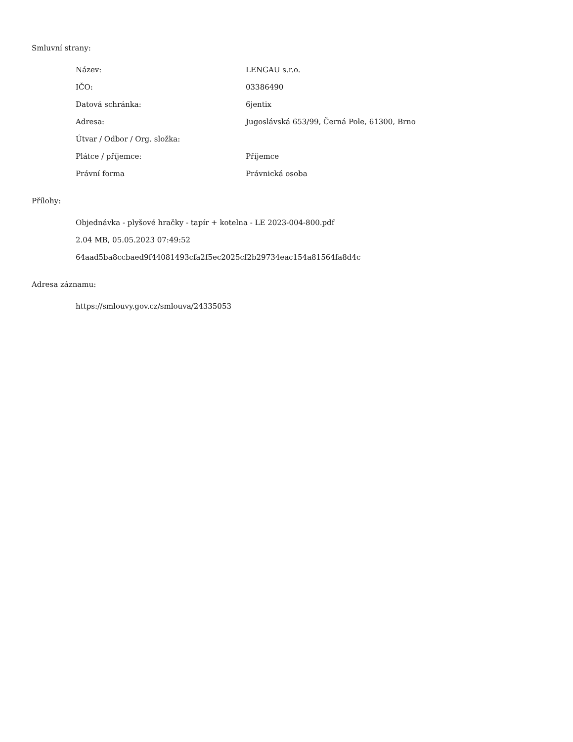Smluvní strany:
| Název: | LENGAU s.r.o. |
| IČO: | 03386490 |
| Datová schránka: | 6jentix |
| Adresa: | Jugoslávská 653/99, Černá Pole, 61300, Brno |
| Útvar / Odbor / Org. složka: | |
| Plátce / příjemce: | Příjemce |
| Právní forma | Právnická osoba |
Přílohy:
Objednávka - plyšové hračky - tapír + kotelna - LE 2023-004-800.pdf
2.04 MB, 05.05.2023 07:49:52
64aad5ba8ccbaed9f44081493cfa2f5ec2025cf2b29734eac154a81564fa8d4c
Adresa záznamu:
https://smlouvy.gov.cz/smlouva/24335053